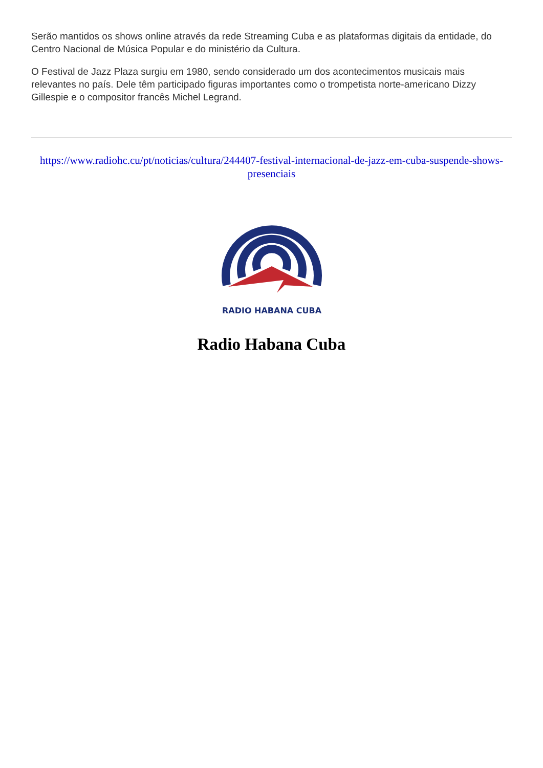Serão mantidos os shows online através da rede Streaming Cuba e as plataformas digitais da entidade, do Centro Nacional de Música Popular e do ministério da Cultura.
O Festival de Jazz Plaza surgiu em 1980, sendo considerado um dos acontecimentos musicais mais relevantes no país. Dele têm participado figuras importantes como o trompetista norte-americano Dizzy Gillespie e o compositor francês Michel Legrand.
https://www.radiohc.cu/pt/noticias/cultura/244407-festival-internacional-de-jazz-em-cuba-suspende-shows-presenciais
RADIO HABANA CUBA
Radio Habana Cuba